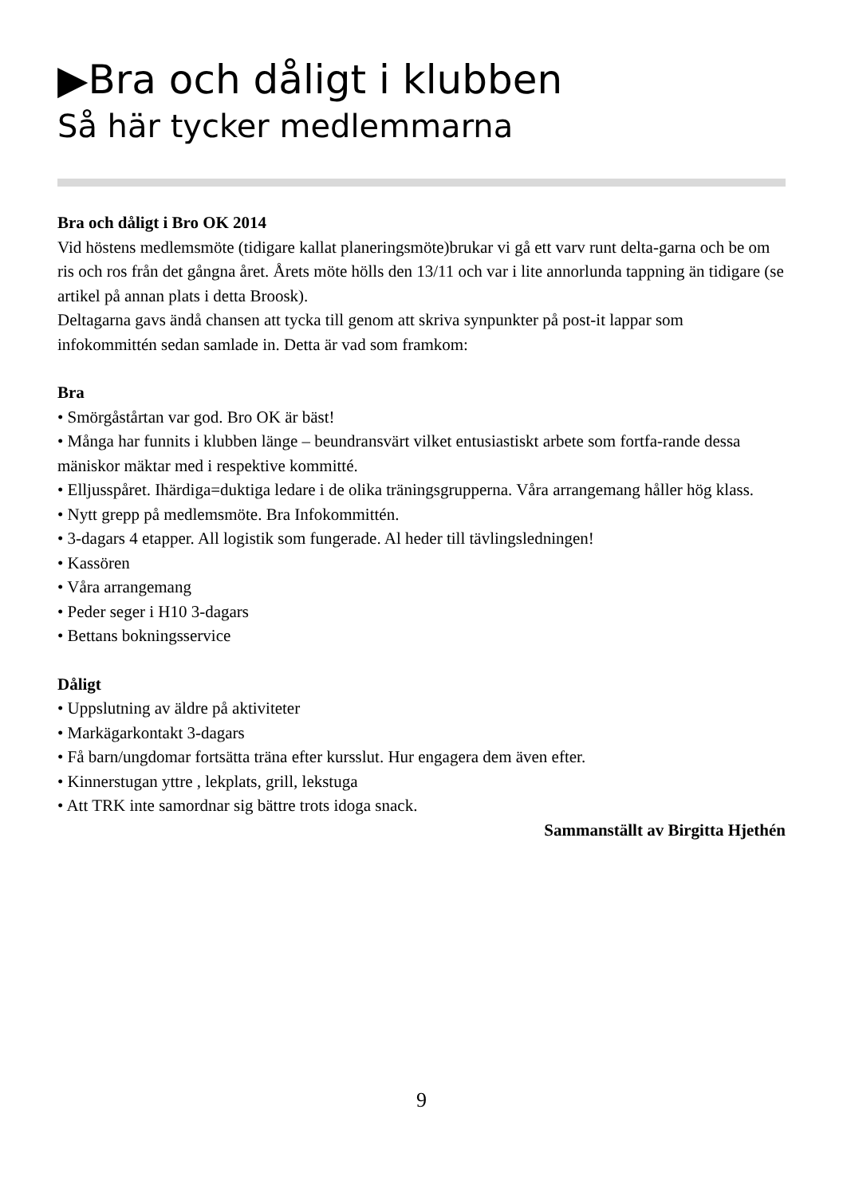▶Bra och dåligt i klubben
Så här tycker medlemmarna
Bra och dåligt i Bro OK 2014
Vid höstens medlemsmöte (tidigare kallat planeringsmöte)brukar vi gå ett varv runt delta-garna och be om ris och ros från det gångna året. Årets möte hölls den 13/11 och var i lite annorlunda tappning än tidigare (se artikel på annan plats i detta Broosk).
Deltagarna gavs ändå chansen att tycka till genom att skriva synpunkter på post-it lappar som infokommittén sedan samlade in. Detta är vad som framkom:
Bra
• Smörgåstårtan var god. Bro OK är bäst!
• Många har funnits i klubben länge – beundransvärt vilket entusiastiskt arbete som fortfa-rande dessa mäniskor mäktar med i respektive kommitté.
• Elljusspåret. Ihärdiga=duktiga ledare i de olika träningsgrupperna. Våra arrangemang håller hög klass.
• Nytt grepp på medlemsmöte. Bra Infokommittén.
• 3-dagars 4 etapper. All logistik som fungerade. Al heder till tävlingsledningen!
• Kassören
• Våra arrangemang
• Peder seger i H10 3-dagars
• Bettans bokningsservice
Dåligt
• Uppslutning av äldre på aktiviteter
• Markägarkontakt 3-dagars
• Få barn/ungdomar fortsätta träna efter kursslut. Hur engagera dem även efter.
• Kinnerstugan yttre , lekplats, grill, lekstuga
• Att TRK inte samordnar sig bättre trots idoga snack.
Sammanställt av Birgitta Hjethén
9